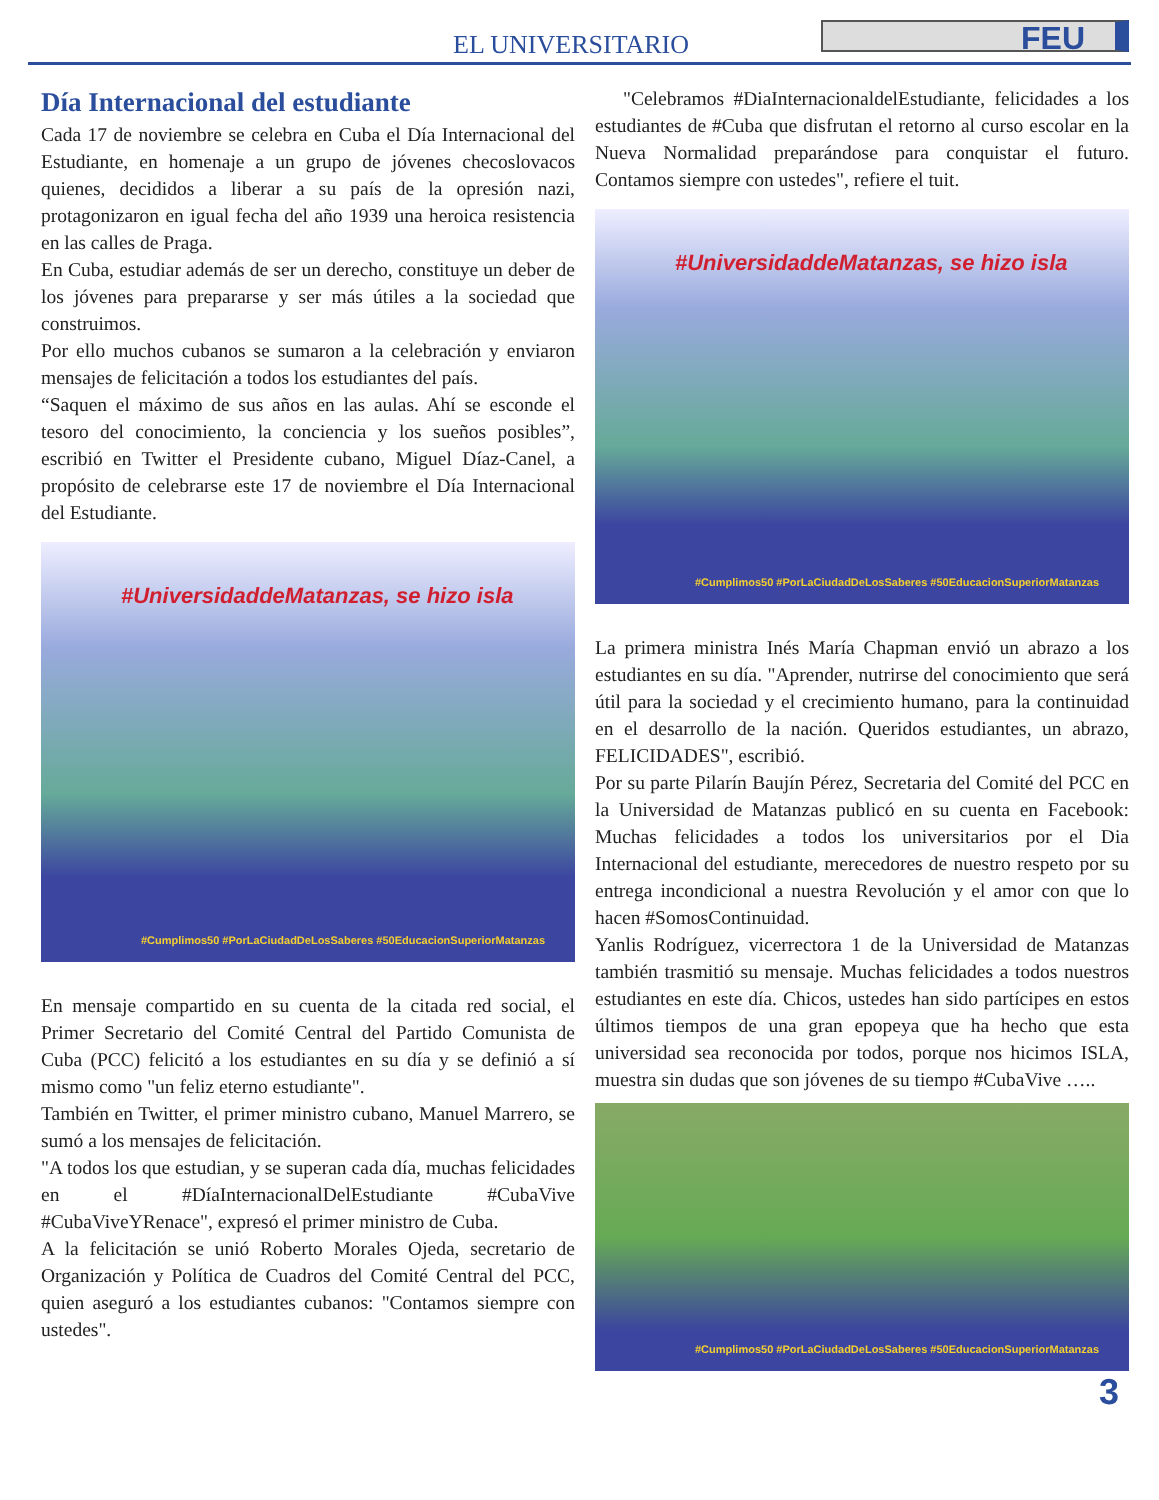EL UNIVERSITARIO FEU
Día Internacional del estudiante
Cada 17 de noviembre se celebra en Cuba el Día Internacional del Estudiante, en homenaje a un grupo de jóvenes checoslovacos quienes, decididos a liberar a su país de la opresión nazi, protagonizaron en igual fecha del año 1939 una heroica resistencia en las calles de Praga.
En Cuba, estudiar además de ser un derecho, constituye un deber de los jóvenes para prepararse y ser más útiles a la sociedad que construimos.
Por ello muchos cubanos se sumaron a la celebración y enviaron mensajes de felicitación a todos los estudiantes del país.
“Saquen el máximo de sus años en las aulas. Ahí se esconde el tesoro del conocimiento, la conciencia y los sueños posibles”, escribió en Twitter el Presidente cubano, Miguel Díaz-Canel, a propósito de celebrarse este 17 de noviembre el Día Internacional del Estudiante.
#UniversidaddeMatanzas, se hizo isla
#Cumplimos50 #PorLaCiudadDeLosSaberes #50EducacionSuperiorMatanzas
En mensaje compartido en su cuenta de la citada red social, el Primer Secretario del Comité Central del Partido Comunista de Cuba (PCC) felicitó a los estudiantes en su día y se definió a sí mismo como "un feliz eterno estudiante".
También en Twitter, el primer ministro cubano, Manuel Marrero, se sumó a los mensajes de felicitación.
"A todos los que estudian, y se superan cada día, muchas felicidades en el #DíaInternacionalDelEstudiante #CubaVive #CubaViveYRenace", expresó el primer ministro de Cuba.
A la felicitación se unió Roberto Morales Ojeda, secretario de Organización y Política de Cuadros del Comité Central del PCC, quien aseguró a los estudiantes cubanos: "Contamos siempre con ustedes".
"Celebramos #DiaInternacionaldelEstudiante, felicidades a los estudiantes de #Cuba que disfrutan el retorno al curso escolar en la Nueva Normalidad preparándose para conquistar el futuro. Contamos siempre con ustedes", refiere el tuit.
#UniversidaddeMatanzas, se hizo isla
#Cumplimos50 #PorLaCiudadDeLosSaberes #50EducacionSuperiorMatanzas
La primera ministra Inés María Chapman envió un abrazo a los estudiantes en su día. "Aprender, nutrirse del conocimiento que será útil para la sociedad y el crecimiento humano, para la continuidad en el desarrollo de la nación. Queridos estudiantes, un abrazo, FELICIDADES", escribió.
Por su parte Pilarín Baujín Pérez, Secretaria del Comité del PCC en la Universidad de Matanzas publicó en su cuenta en Facebook: Muchas felicidades a todos los universitarios por el Dia Internacional del estudiante, merecedores de nuestro respeto por su entrega incondicional a nuestra Revolución y el amor con que lo hacen #SomosContinuidad.
Yanlis Rodríguez, vicerrectora 1 de la Universidad de Matanzas también trasmitió su mensaje. Muchas felicidades a todos nuestros estudiantes en este día. Chicos, ustedes han sido partícipes en estos últimos tiempos de una gran epopeya que ha hecho que esta universidad sea reconocida por todos, porque nos hicimos ISLA, muestra sin dudas que son jóvenes de su tiempo #CubaVive …..
#Cumplimos50 #PorLaCiudadDeLosSaberes #50EducacionSuperiorMatanzas
3